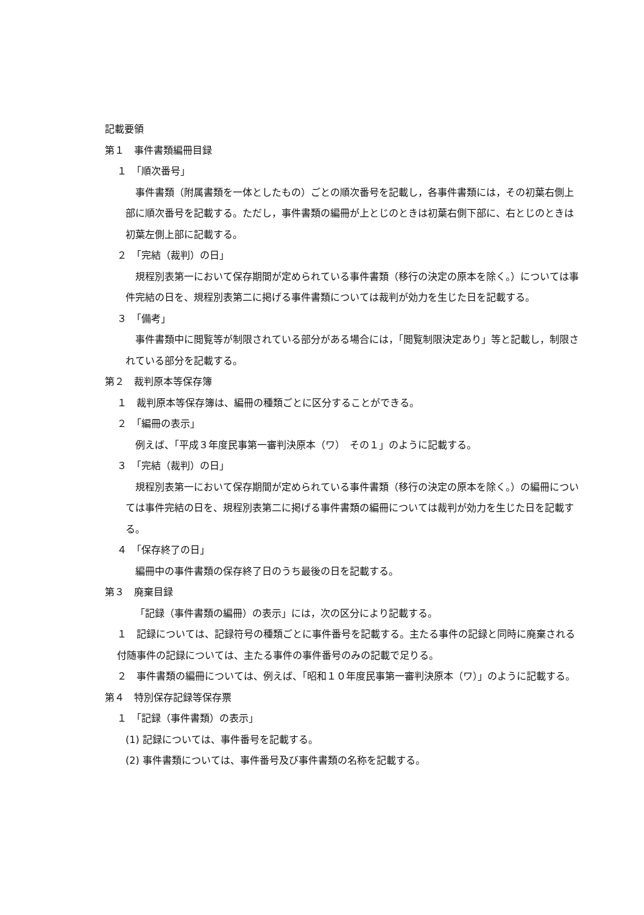記載要領
第１　事件書類編冊目録
１　「順次番号」
事件書類（附属書類を一体としたもの）ごとの順次番号を記載し，各事件書類には，その初葉右側上部に順次番号を記載する。ただし，事件書類の編冊が上とじのときは初葉右側下部に、右とじのときは初葉左側上部に記載する。
２　「完結（裁判）の日」
規程別表第一において保存期間が定められている事件書類（移行の決定の原本を除く。）については事件完結の日を、規程別表第二に掲げる事件書類については裁判が効力を生じた日を記載する。
３　「備考」
事件書類中に閲覧等が制限されている部分がある場合には，「閲覧制限決定あり」等と記載し，制限されている部分を記載する。
第２　裁判原本等保存簿
１　裁判原本等保存簿は、編冊の種類ごとに区分することができる。
２　「編冊の表示」
例えば、「平成３年度民事第一審判決原本（ワ）　その１」のように記載する。
３　「完結（裁判）の日」
規程別表第一において保存期間が定められている事件書類（移行の決定の原本を除く。）の編冊については事件完結の日を、規程別表第二に掲げる事件書類の編冊については裁判が効力を生じた日を記載する。
４　「保存終了の日」
編冊中の事件書類の保存終了日のうち最後の日を記載する。
第３　廃棄目録
「記録（事件書類の編冊）の表示」には，次の区分により記載する。
１　記録については、記録符号の種類ごとに事件番号を記載する。主たる事件の記録と同時に廃棄される付随事件の記録については、主たる事件の事件番号のみの記載で足りる。
２　事件書類の編冊については、例えば、「昭和１０年度民事第一審判決原本（ワ）」のように記載する。
第４　特別保存記録等保存票
１　「記録（事件書類）の表示」
(1) 記録については、事件番号を記載する。
(2) 事件書類については、事件番号及び事件書類の名称を記載する。